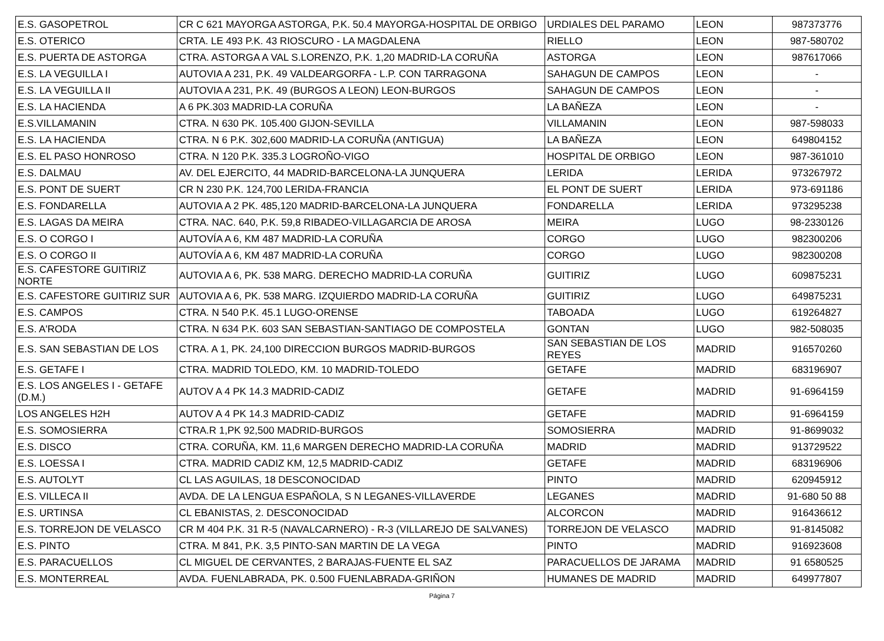| E.S. GASOPETROL | CR C 621 MAYORGA ASTORGA, P.K. 50.4 MAYORGA-HOSPITAL DE ORBIGO | URDIALES DEL PARAMO | LEON | 987373776 |
| E.S. OTERICO | CRTA. LE 493 P.K. 43 RIOSCURO - LA MAGDALENA | RIELLO | LEON | 987-580702 |
| E.S. PUERTA DE ASTORGA | CTRA. ASTORGA A VAL S.LORENZO, P.K. 1,20 MADRID-LA CORUÑA | ASTORGA | LEON | 987617066 |
| E.S. LA VEGUILLA I | AUTOVIA A 231, P.K. 49 VALDEARGORFA - L.P. CON TARRAGONA | SAHAGUN DE CAMPOS | LEON | - |
| E.S. LA VEGUILLA II | AUTOVIA A 231, P.K. 49 (BURGOS A LEON) LEON-BURGOS | SAHAGUN DE CAMPOS | LEON | - |
| E.S. LA HACIENDA | A 6 PK.303 MADRID-LA CORUÑA | LA BAÑEZA | LEON | - |
| E.S.VILLAMANIN | CTRA. N 630 PK. 105.400 GIJON-SEVILLA | VILLAMANIN | LEON | 987-598033 |
| E.S. LA HACIENDA | CTRA. N 6 P.K. 302,600 MADRID-LA CORUÑA (ANTIGUA) | LA BAÑEZA | LEON | 649804152 |
| E.S. EL PASO HONROSO | CTRA. N 120 P.K. 335.3 LOGROÑO-VIGO | HOSPITAL DE ORBIGO | LEON | 987-361010 |
| E.S. DALMAU | AV. DEL EJERCITO, 44 MADRID-BARCELONA-LA JUNQUERA | LERIDA | LERIDA | 973267972 |
| E.S. PONT DE SUERT | CR N 230 P.K. 124,700 LERIDA-FRANCIA | EL PONT DE SUERT | LERIDA | 973-691186 |
| E.S. FONDARELLA | AUTOVIA A 2 PK. 485,120 MADRID-BARCELONA-LA JUNQUERA | FONDARELLA | LERIDA | 973295238 |
| E.S. LAGAS DA MEIRA | CTRA. NAC. 640, P.K. 59,8 RIBADEO-VILLAGARCIA DE AROSA | MEIRA | LUGO | 98-2330126 |
| E.S. O CORGO I | AUTOVÍA A 6, KM 487 MADRID-LA CORUÑA | CORGO | LUGO | 982300206 |
| E.S. O CORGO II | AUTOVÍA A 6, KM 487 MADRID-LA CORUÑA | CORGO | LUGO | 982300208 |
| E.S. CAFESTORE GUITIRIZ NORTE | AUTOVIA A 6, PK. 538 MARG. DERECHO MADRID-LA CORUÑA | GUITIRIZ | LUGO | 609875231 |
| E.S. CAFESTORE GUITIRIZ SUR | AUTOVIA A 6, PK. 538 MARG. IZQUIERDO MADRID-LA CORUÑA | GUITIRIZ | LUGO | 649875231 |
| E.S. CAMPOS | CTRA. N 540 P.K. 45.1 LUGO-ORENSE | TABOADA | LUGO | 619264827 |
| E.S. A'RODA | CTRA. N 634 P.K. 603 SAN SEBASTIAN-SANTIAGO DE COMPOSTELA | GONTAN | LUGO | 982-508035 |
| E.S. SAN SEBASTIAN DE LOS | CTRA. A 1, PK. 24,100 DIRECCION BURGOS MADRID-BURGOS | SAN SEBASTIAN DE LOS REYES | MADRID | 916570260 |
| E.S. GETAFE I | CTRA. MADRID TOLEDO, KM. 10 MADRID-TOLEDO | GETAFE | MADRID | 683196907 |
| E.S. LOS ANGELES I - GETAFE (D.M.) | AUTOV A 4 PK 14.3 MADRID-CADIZ | GETAFE | MADRID | 91-6964159 |
| LOS ANGELES H2H | AUTOV A 4 PK 14.3 MADRID-CADIZ | GETAFE | MADRID | 91-6964159 |
| E.S. SOMOSIERRA | CTRA.R 1,PK 92,500 MADRID-BURGOS | SOMOSIERRA | MADRID | 91-8699032 |
| E.S. DISCO | CTRA. CORUÑA, KM. 11,6 MARGEN DERECHO MADRID-LA CORUÑA | MADRID | MADRID | 913729522 |
| E.S. LOESSA I | CTRA. MADRID CADIZ KM, 12,5 MADRID-CADIZ | GETAFE | MADRID | 683196906 |
| E.S. AUTOLYT | CL LAS AGUILAS, 18 DESCONOCIDAD | PINTO | MADRID | 620945912 |
| E.S. VILLECA II | AVDA. DE LA LENGUA ESPAÑOLA, S N LEGANES-VILLAVERDE | LEGANES | MADRID | 91-680 50 88 |
| E.S. URTINSA | CL EBANISTAS, 2. DESCONOCIDAD | ALCORCON | MADRID | 916436612 |
| E.S. TORREJON DE VELASCO | CR M 404 P.K. 31 R-5 (NAVALCARNERO) - R-3 (VILLAREJO DE SALVANES) | TORREJON DE VELASCO | MADRID | 91-8145082 |
| E.S. PINTO | CTRA. M 841, P.K. 3,5 PINTO-SAN MARTIN DE LA VEGA | PINTO | MADRID | 916923608 |
| E.S. PARACUELLOS | CL MIGUEL DE CERVANTES, 2 BARAJAS-FUENTE EL SAZ | PARACUELLOS DE JARAMA | MADRID | 91 6580525 |
| E.S. MONTERREAL | AVDA. FUENLABRADA, PK. 0.500 FUENLABRADA-GRIÑON | HUMANES DE MADRID | MADRID | 649977807 |
Página 7